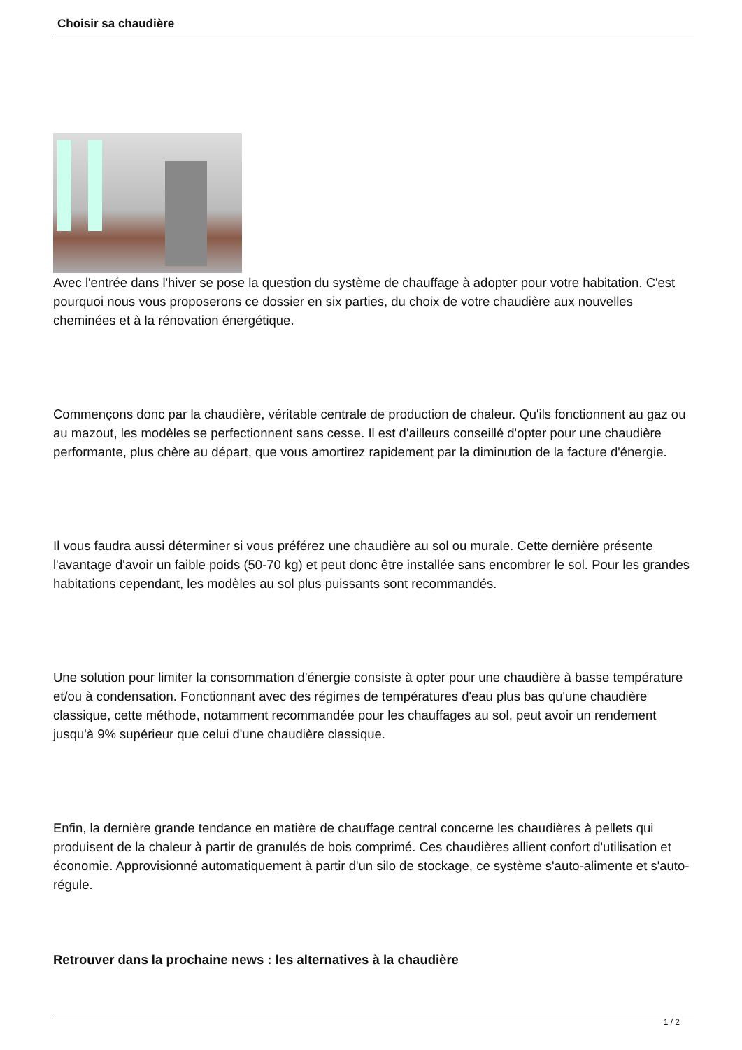Choisir sa chaudière
Avec l'entrée dans l'hiver se pose la question du système de chauffage à adopter pour votre habitation. C'est pourquoi nous vous proposerons ce dossier en six parties, du choix de votre chaudière aux nouvelles cheminées et à la rénovation énergétique.
Commençons donc par la chaudière, véritable centrale de production de chaleur. Qu'ils fonctionnent au gaz ou au mazout, les modèles se perfectionnent sans cesse. Il est d'ailleurs conseillé d'opter pour une chaudière performante, plus chère au départ, que vous amortirez rapidement par la diminution de la facture d'énergie.
Il vous faudra aussi déterminer si vous préférez une chaudière au sol ou murale. Cette dernière présente l'avantage d'avoir un faible poids (50-70 kg) et peut donc être installée sans encombrer le sol. Pour les grandes habitations cependant, les modèles au sol plus puissants sont recommandés.
Une solution pour limiter la consommation d'énergie consiste à opter pour une chaudière à basse température et/ou à condensation. Fonctionnant avec des régimes de températures d'eau plus bas qu'une chaudière classique, cette méthode, notamment recommandée pour les chauffages au sol, peut avoir un rendement jusqu'à 9% supérieur que celui d'une chaudière classique.
Enfin, la dernière grande tendance en matière de chauffage central concerne les chaudières à pellets qui produisent de la chaleur à partir de granulés de bois comprimé. Ces chaudières allient confort d'utilisation et économie. Approvisionné automatiquement à partir d'un silo de stockage, ce système s'auto-alimente et s'auto-régule.
Retrouver dans la prochaine news : les alternatives à la chaudière
1 / 2